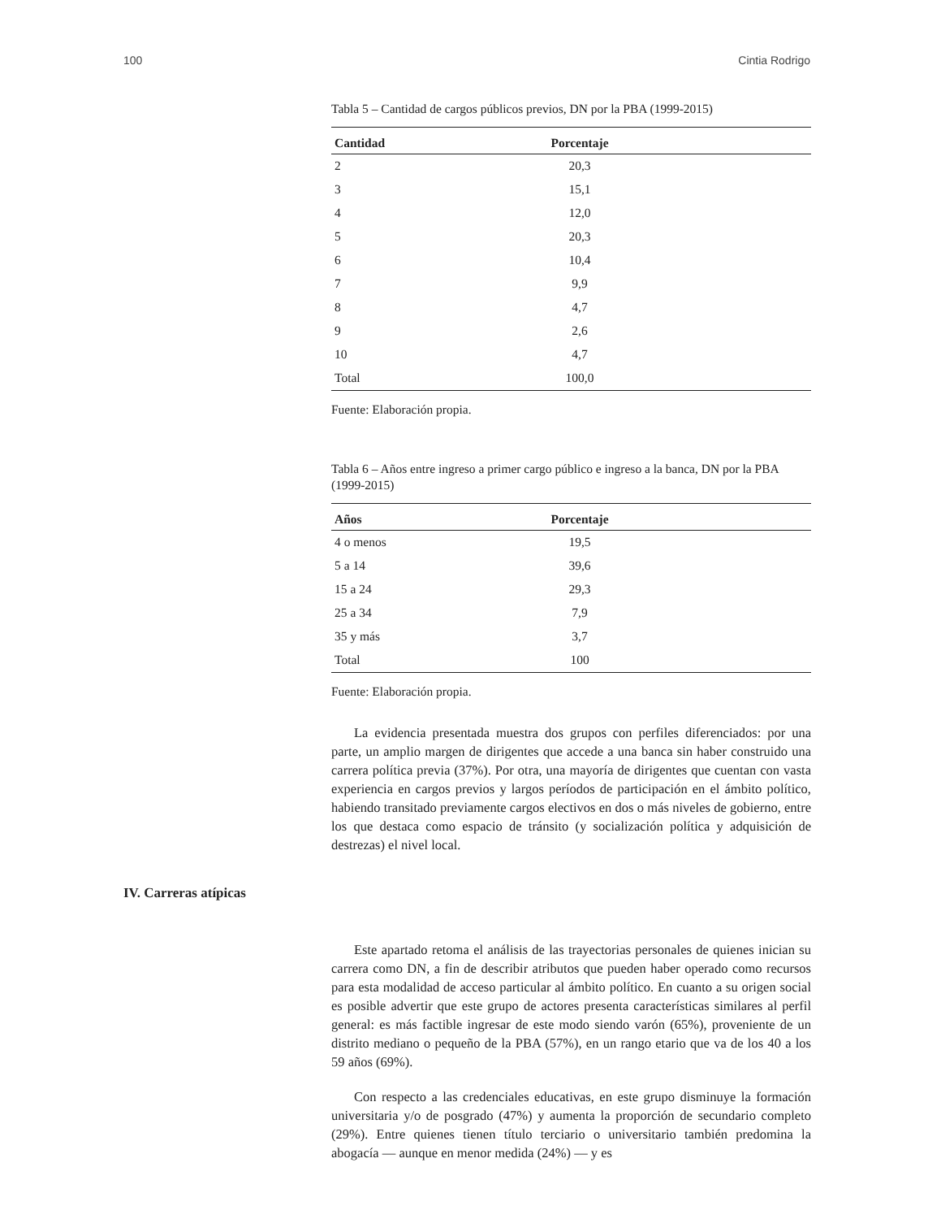100 Cintia Rodrigo
Tabla 5 – Cantidad de cargos públicos previos, DN por la PBA (1999-2015)
| Cantidad | Porcentaje |
| --- | --- |
| 2 | 20,3 |
| 3 | 15,1 |
| 4 | 12,0 |
| 5 | 20,3 |
| 6 | 10,4 |
| 7 | 9,9 |
| 8 | 4,7 |
| 9 | 2,6 |
| 10 | 4,7 |
| Total | 100,0 |
Fuente: Elaboración propia.
Tabla 6 – Años entre ingreso a primer cargo público e ingreso a la banca, DN por la PBA (1999-2015)
| Años | Porcentaje |
| --- | --- |
| 4 o menos | 19,5 |
| 5 a 14 | 39,6 |
| 15 a 24 | 29,3 |
| 25 a 34 | 7,9 |
| 35 y más | 3,7 |
| Total | 100 |
Fuente: Elaboración propia.
La evidencia presentada muestra dos grupos con perfiles diferenciados: por una parte, un amplio margen de dirigentes que accede a una banca sin haber construido una carrera política previa (37%). Por otra, una mayoría de dirigentes que cuentan con vasta experiencia en cargos previos y largos períodos de participación en el ámbito político, habiendo transitado previamente cargos electivos en dos o más niveles de gobierno, entre los que destaca como espacio de tránsito (y socialización política y adquisición de destrezas) el nivel local.
IV. Carreras atípicas
Este apartado retoma el análisis de las trayectorias personales de quienes inician su carrera como DN, a fin de describir atributos que pueden haber operado como recursos para esta modalidad de acceso particular al ámbito político. En cuanto a su origen social es posible advertir que este grupo de actores presenta características similares al perfil general: es más factible ingresar de este modo siendo varón (65%), proveniente de un distrito mediano o pequeño de la PBA (57%), en un rango etario que va de los 40 a los 59 años (69%).
Con respecto a las credenciales educativas, en este grupo disminuye la formación universitaria y/o de posgrado (47%) y aumenta la proporción de secundario completo (29%). Entre quienes tienen título terciario o universitario también predomina la abogacía — aunque en menor medida (24%) — y es